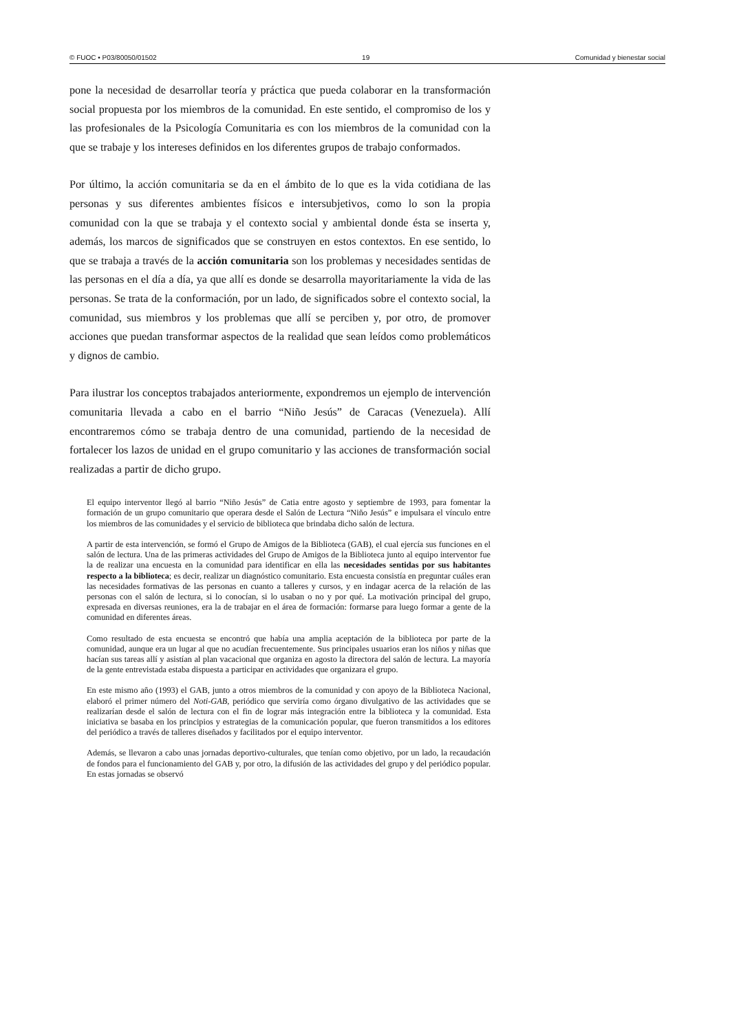© FUOC • P03/80050/01502 19 Comunidad y bienestar social
pone la necesidad de desarrollar teoría y práctica que pueda colaborar en la transformación social propuesta por los miembros de la comunidad. En este sentido, el compromiso de los y las profesionales de la Psicología Comunitaria es con los miembros de la comunidad con la que se trabaje y los intereses definidos en los diferentes grupos de trabajo conformados.
Por último, la acción comunitaria se da en el ámbito de lo que es la vida cotidiana de las personas y sus diferentes ambientes físicos e intersubjetivos, como lo son la propia comunidad con la que se trabaja y el contexto social y ambiental donde ésta se inserta y, además, los marcos de significados que se construyen en estos contextos. En ese sentido, lo que se trabaja a través de la acción comunitaria son los problemas y necesidades sentidas de las personas en el día a día, ya que allí es donde se desarrolla mayoritariamente la vida de las personas. Se trata de la conformación, por un lado, de significados sobre el contexto social, la comunidad, sus miembros y los problemas que allí se perciben y, por otro, de promover acciones que puedan transformar aspectos de la realidad que sean leídos como problemáticos y dignos de cambio.
Para ilustrar los conceptos trabajados anteriormente, expondremos un ejemplo de intervención comunitaria llevada a cabo en el barrio “Niño Jesús” de Caracas (Venezuela). Allí encontraremos cómo se trabaja dentro de una comunidad, partiendo de la necesidad de fortalecer los lazos de unidad en el grupo comunitario y las acciones de transformación social realizadas a partir de dicho grupo.
El equipo interventor llegó al barrio “Niño Jesús” de Catia entre agosto y septiembre de 1993, para fomentar la formación de un grupo comunitario que operara desde el Salón de Lectura “Niño Jesús” e impulsara el vínculo entre los miembros de las comunidades y el servicio de biblioteca que brindaba dicho salón de lectura.
A partir de esta intervención, se formó el Grupo de Amigos de la Biblioteca (GAB), el cual ejercía sus funciones en el salón de lectura. Una de las primeras actividades del Grupo de Amigos de la Biblioteca junto al equipo interventor fue la de realizar una encuesta en la comunidad para identificar en ella las necesidades sentidas por sus habitantes respecto a la biblioteca; es decir, realizar un diagnóstico comunitario. Esta encuesta consistía en preguntar cuáles eran las necesidades formativas de las personas en cuanto a talleres y cursos, y en indagar acerca de la relación de las personas con el salón de lectura, si lo conocían, si lo usaban o no y por qué. La motivación principal del grupo, expresada en diversas reuniones, era la de trabajar en el área de formación: formarse para luego formar a gente de la comunidad en diferentes áreas.
Como resultado de esta encuesta se encontró que había una amplia aceptación de la biblioteca por parte de la comunidad, aunque era un lugar al que no acudían frecuentemente. Sus principales usuarios eran los niños y niñas que hacían sus tareas allí y asistían al plan vacacional que organiza en agosto la directora del salón de lectura. La mayoría de la gente entrevistada estaba dispuesta a participar en actividades que organizara el grupo.
En este mismo año (1993) el GAB, junto a otros miembros de la comunidad y con apoyo de la Biblioteca Nacional, elaboró el primer número del Noti-GAB, periódico que serviría como órgano divulgativo de las actividades que se realizarían desde el salón de lectura con el fin de lograr más integración entre la biblioteca y la comunidad. Esta iniciativa se basaba en los principios y estrategias de la comunicación popular, que fueron transmitidos a los editores del periódico a través de talleres diseñados y facilitados por el equipo interventor.
Además, se llevaron a cabo unas jornadas deportivo-culturales, que tenían como objetivo, por un lado, la recaudación de fondos para el funcionamiento del GAB y, por otro, la difusión de las actividades del grupo y del periódico popular. En estas jornadas se observó